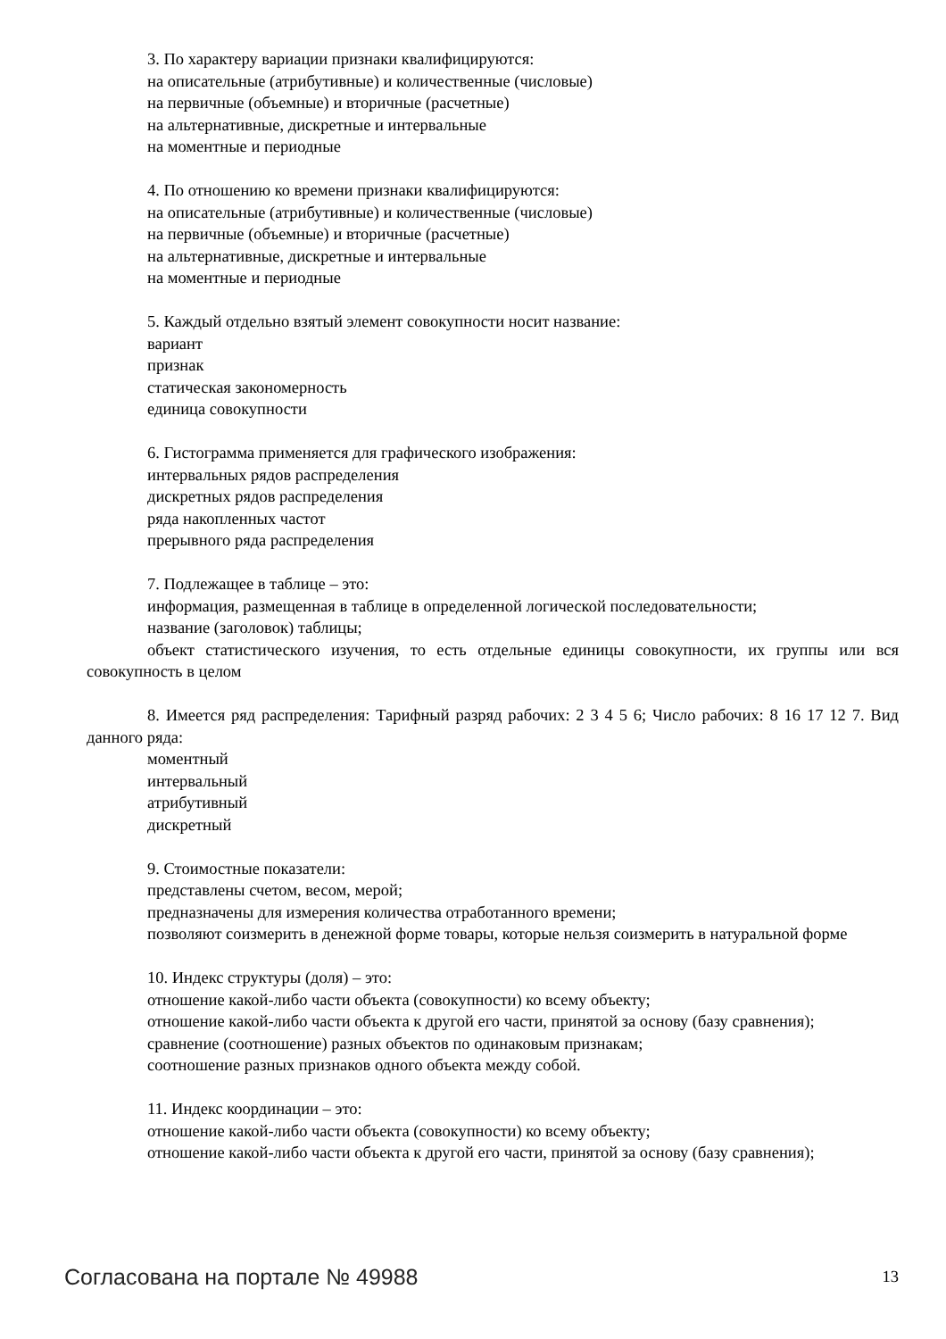3. По характеру вариации признаки квалифицируются:
на описательные (атрибутивные) и количественные (числовые)
на первичные (объемные) и вторичные (расчетные)
на альтернативные, дискретные и интервальные
на моментные и периодные
4. По отношению ко времени признаки квалифицируются:
на описательные (атрибутивные) и количественные (числовые)
на первичные (объемные) и вторичные (расчетные)
на альтернативные, дискретные и интервальные
на моментные и периодные
5. Каждый отдельно взятый элемент совокупности носит название:
вариант
признак
статическая закономерность
единица совокупности
6. Гистограмма применяется для графического изображения:
интервальных рядов распределения
дискретных рядов распределения
ряда накопленных частот
прерывного ряда распределения
7. Подлежащее в таблице – это:
информация, размещенная в таблице в определенной логической последовательности;
название (заголовок) таблицы;
объект статистического изучения, то есть отдельные единицы совокупности, их группы или вся совокупность в целом
8. Имеется ряд распределения: Тарифный разряд рабочих: 2 3 4 5 6; Число рабочих: 8 16 17 12 7. Вид данного ряда:
моментный
интервальный
атрибутивный
дискретный
9. Стоимостные показатели:
представлены счетом, весом, мерой;
предназначены для измерения количества отработанного времени;
позволяют соизмерить в денежной форме товары, которые нельзя соизмерить в натуральной форме
10. Индекс структуры (доля) – это:
отношение какой-либо части объекта (совокупности) ко всему объекту;
отношение какой-либо части объекта к другой его части, принятой за основу (базу сравнения);
сравнение (соотношение) разных объектов по одинаковым признакам;
соотношение разных признаков одного объекта между собой.
11. Индекс координации – это:
отношение какой-либо части объекта (совокупности) ко всему объекту;
отношение какой-либо части объекта к другой его части, принятой за основу (базу сравнения);
Согласована на портале № 49988 13